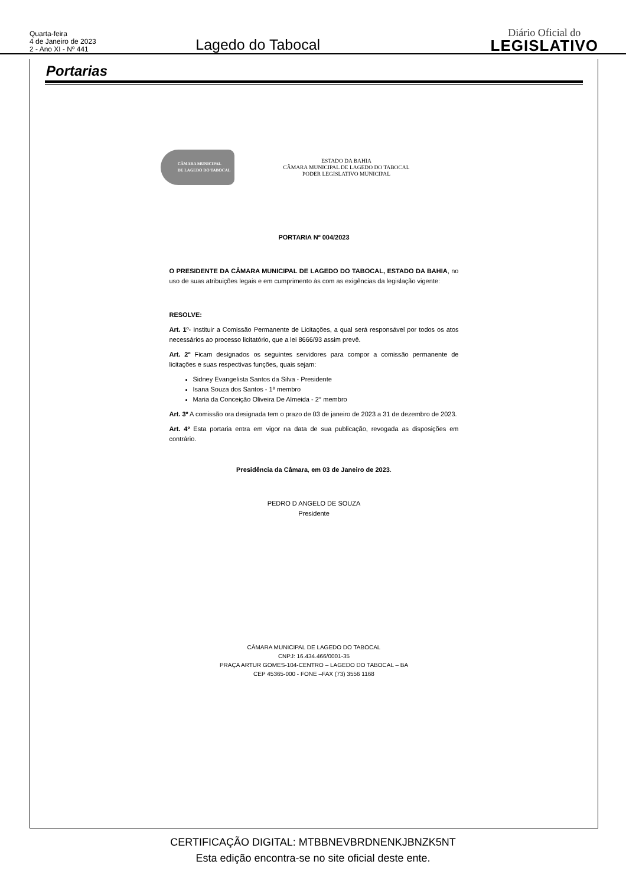Quarta-feira
4 de Janeiro de 2023
2 - Ano XI - Nº 441
Lagedo do Tabocal
Diário Oficial do
LEGISLATIVO
Portarias
CÂMARA MUNICIPAL
DE LAGEDO DO TABOCAL
ESTADO DA BAHIA
CÂMARA MUNICIPAL DE LAGEDO DO TABOCAL
PODER LEGISLATIVO MUNICIPAL
PORTARIA Nº 004/2023
O PRESIDENTE DA CÂMARA MUNICIPAL DE LAGEDO DO TABOCAL, ESTADO DA BAHIA, no uso de suas atribuições legais e em cumprimento às com as exigências da legislação vigente:
RESOLVE:
Art. 1º- Instituir a Comissão Permanente de Licitações, a qual será responsável por todos os atos necessários ao processo licitatório, que a lei 8666/93 assim prevê.
Art. 2º Ficam designados os seguintes servidores para compor a comissão permanente de licitações e suas respectivas funções, quais sejam:
Sidney Evangelista Santos da Silva - Presidente
Isana Souza dos Santos - 1º membro
Maria da Conceição Oliveira De Almeida - 2° membro
Art. 3º A comissão ora designada tem o prazo de 03 de janeiro de 2023 a 31 de dezembro de 2023.
Art. 4º Esta portaria entra em vigor na data de sua publicação, revogada as disposições em contrário.
Presidência da Câmara, em 03 de Janeiro de 2023.
PEDRO D ANGELO DE SOUZA
Presidente
CÂMARA MUNICIPAL DE LAGEDO DO TABOCAL
CNPJ: 16.434.466/0001-35
PRAÇA ARTUR GOMES-104-CENTRO – LAGEDO DO TABOCAL – BA
CEP 45365-000 - FONE –FAX (73) 3556 1168
CERTIFICAÇÃO DIGITAL: MTBBNEVBRDNENKJBNZK5NT
Esta edição encontra-se no site oficial deste ente.